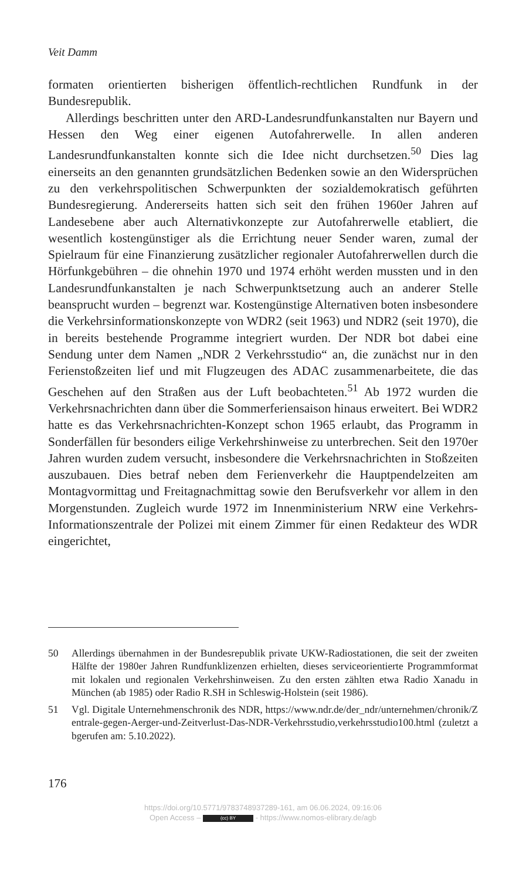Veit Damm
formaten orientierten bisherigen öffentlich-rechtlichen Rundfunk in der Bundesrepublik.
Allerdings beschritten unter den ARD-Landesrundfunkanstalten nur Bayern und Hessen den Weg einer eigenen Autofahrerwelle. In allen anderen Landesrundfunkanstalten konnte sich die Idee nicht durchsetzen.<sup>50</sup> Dies lag einerseits an den genannten grundsätzlichen Bedenken sowie an den Widersprüchen zu den verkehrspolitischen Schwerpunkten der sozialdemokratisch geführten Bundesregierung. Andererseits hatten sich seit den frühen 1960er Jahren auf Landesebene aber auch Alternativkonzepte zur Autofahrerwelle etabliert, die wesentlich kostengünstiger als die Errichtung neuer Sender waren, zumal der Spielraum für eine Finanzierung zusätzlicher regionaler Autofahrerwellen durch die Hörfunkgebühren – die ohnehin 1970 und 1974 erhöht werden mussten und in den Landesrundfunkanstalten je nach Schwerpunktsetzung auch an anderer Stelle beansprucht wurden – begrenzt war. Kostengünstige Alternativen boten insbesondere die Verkehrsinformationskonzepte von WDR2 (seit 1963) und NDR2 (seit 1970), die in bereits bestehende Programme integriert wurden. Der NDR bot dabei eine Sendung unter dem Namen „NDR 2 Verkehrsstudio“ an, die zunächst nur in den Ferienstoßzeiten lief und mit Flugzeugen des ADAC zusammenarbeitete, die das Geschehen auf den Straßen aus der Luft beobachteten.<sup>51</sup> Ab 1972 wurden die Verkehrsnachrichten dann über die Sommerferiensaison hinaus erweitert. Bei WDR2 hatte es das Verkehrsnachrichten-Konzept schon 1965 erlaubt, das Programm in Sonderfällen für besonders eilige Verkehrshinweise zu unterbrechen. Seit den 1970er Jahren wurden zudem versucht, insbesondere die Verkehrsnachrichten in Stoßzeiten auszubauen. Dies betraf neben dem Ferienverkehr die Hauptpendelzeiten am Montagvormittag und Freitagnachmittag sowie den Berufsverkehr vor allem in den Morgenstunden. Zugleich wurde 1972 im Innenministerium NRW eine Verkehrs-Informationszentrale der Polizei mit einem Zimmer für einen Redakteur des WDR eingerichtet,
50 Allerdings übernahmen in der Bundesrepublik private UKW-Radiostationen, die seit der zweiten Hälfte der 1980er Jahren Rundfunklizenzen erhielten, dieses serviceorientierte Programmformat mit lokalen und regionalen Verkehrshinweisen. Zu den ersten zählten etwa Radio Xanadu in München (ab 1985) oder Radio R.SH in Schleswig-Holstein (seit 1986).
51 Vgl. Digitale Unternehmenschronik des NDR, https://www.ndr.de/der_ndr/unternehmen/chronik/Zentrale-gegen-Aerger-und-Zeitverlust-Das-NDR-Verkehrsstudio,verkehrsstudio100.html (zuletzt abgerufen am: 5.10.2022).
176
https://doi.org/10.5771/9783748937289-161, am 06.06.2024, 09:16:06
Open Access – (cc) BY - https://www.nomos-elibrary.de/agb